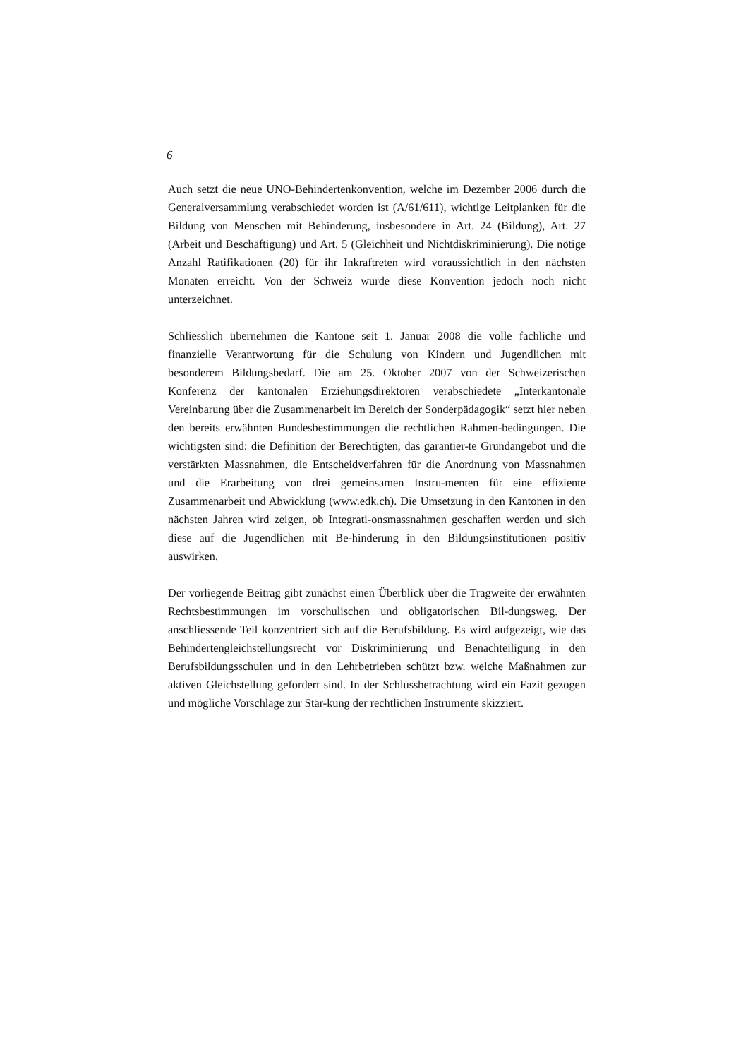6
Auch setzt die neue UNO-Behindertenkonvention, welche im Dezember 2006 durch die Generalversammlung verabschiedet worden ist (A/61/611), wichtige Leitplanken für die Bildung von Menschen mit Behinderung, insbesondere in Art. 24 (Bildung), Art. 27 (Arbeit und Beschäftigung) und Art. 5 (Gleichheit und Nichtdiskriminierung). Die nötige Anzahl Ratifikationen (20) für ihr Inkraftreten wird voraussichtlich in den nächsten Monaten erreicht. Von der Schweiz wurde diese Konvention jedoch noch nicht unterzeichnet.
Schliesslich übernehmen die Kantone seit 1. Januar 2008 die volle fachliche und finanzielle Verantwortung für die Schulung von Kindern und Jugendlichen mit besonderem Bildungsbedarf. Die am 25. Oktober 2007 von der Schweizerischen Konferenz der kantonalen Erziehungsdirektoren verabschiedete „Interkantonale Vereinbarung über die Zusammenarbeit im Bereich der Sonderpädagogik“ setzt hier neben den bereits erwähnten Bundesbestimmungen die rechtlichen Rahmen-bedingungen. Die wichtigsten sind: die Definition der Berechtigten, das garantier-te Grundangebot und die verstärkten Massnahmen, die Entscheidverfahren für die Anordnung von Massnahmen und die Erarbeitung von drei gemeinsamen Instru-menten für eine effiziente Zusammenarbeit und Abwicklung (www.edk.ch). Die Umsetzung in den Kantonen in den nächsten Jahren wird zeigen, ob Integrati-onsmassnahmen geschaffen werden und sich diese auf die Jugendlichen mit Be-hinderung in den Bildungsinstitutionen positiv auswirken.
Der vorliegende Beitrag gibt zunächst einen Überblick über die Tragweite der erwähnten Rechtsbestimmungen im vorschulischen und obligatorischen Bil-dungsweg. Der anschliessende Teil konzentriert sich auf die Berufsbildung. Es wird aufgezeigt, wie das Behindertengleichstellungsrecht vor Diskriminierung und Benachteiligung in den Berufsbildungsschulen und in den Lehrbetrieben schützt bzw. welche Maßnahmen zur aktiven Gleichstellung gefordert sind. In der Schlussbetrachtung wird ein Fazit gezogen und mögliche Vorschläge zur Stär-kung der rechtlichen Instrumente skizziert.